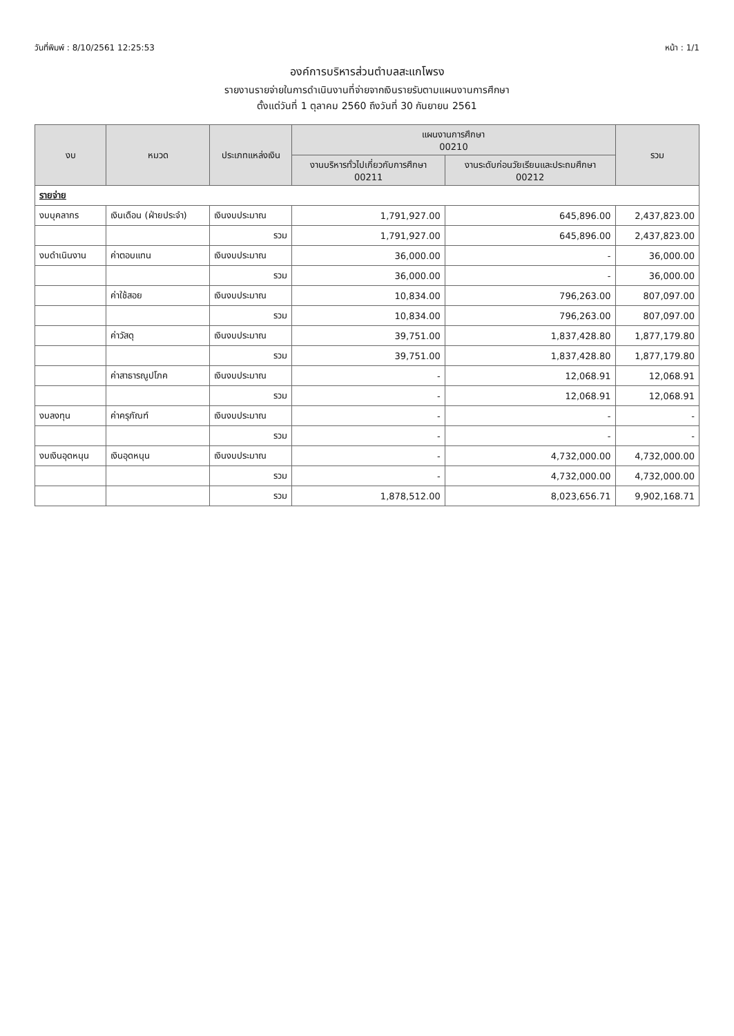วันที่พิมพ์ : 8/10/2561 12:25:53 หน้า : 1/1
องค์การบริหารส่วนตำบลสะแกโพรง
รายงานรายจ่ายในการดำเนินงานที่จ่ายจากเงินรายรับตามแผนงานการศึกษา
ตั้งแต่วันที่ 1 ตุลาคม 2560 ถึงวันที่ 30 กันยายน 2561
| งบ | หมวด | ประเภทแหล่งเงิน | แผนงานการศึกษา 00210 | | รวม |
| --- | --- | --- | --- | --- | --- |
| | | | งานบริหารทั่วไปเกี่ยวกับการศึกษา 00211 | งานระดับก่อนวัยเรียนและประถมศึกษา 00212 | |
| รายจ่าย | | | | | |
| งบบุคลากร | เงินเดือน (ฝ่ายประจำ) | เงินงบประมาณ | 1,791,927.00 | 645,896.00 | 2,437,823.00 |
| | | รวม | 1,791,927.00 | 645,896.00 | 2,437,823.00 |
| งบดำเนินงาน | ค่าตอบแทน | เงินงบประมาณ | 36,000.00 | - | 36,000.00 |
| | | รวม | 36,000.00 | - | 36,000.00 |
| | ค่าใช้สอย | เงินงบประมาณ | 10,834.00 | 796,263.00 | 807,097.00 |
| | | รวม | 10,834.00 | 796,263.00 | 807,097.00 |
| | ค่าวัสดุ | เงินงบประมาณ | 39,751.00 | 1,837,428.80 | 1,877,179.80 |
| | | รวม | 39,751.00 | 1,837,428.80 | 1,877,179.80 |
| | ค่าสาธารณูปโภค | เงินงบประมาณ | - | 12,068.91 | 12,068.91 |
| | | รวม | - | 12,068.91 | 12,068.91 |
| งบลงทุน | ค่าครุภัณฑ์ | เงินงบประมาณ | - | - | - |
| | | รวม | - | - | - |
| งบเงินอุดหนุน | เงินอุดหนุน | เงินงบประมาณ | - | 4,732,000.00 | 4,732,000.00 |
| | | รวม | - | 4,732,000.00 | 4,732,000.00 |
| | | รวม | 1,878,512.00 | 8,023,656.71 | 9,902,168.71 |